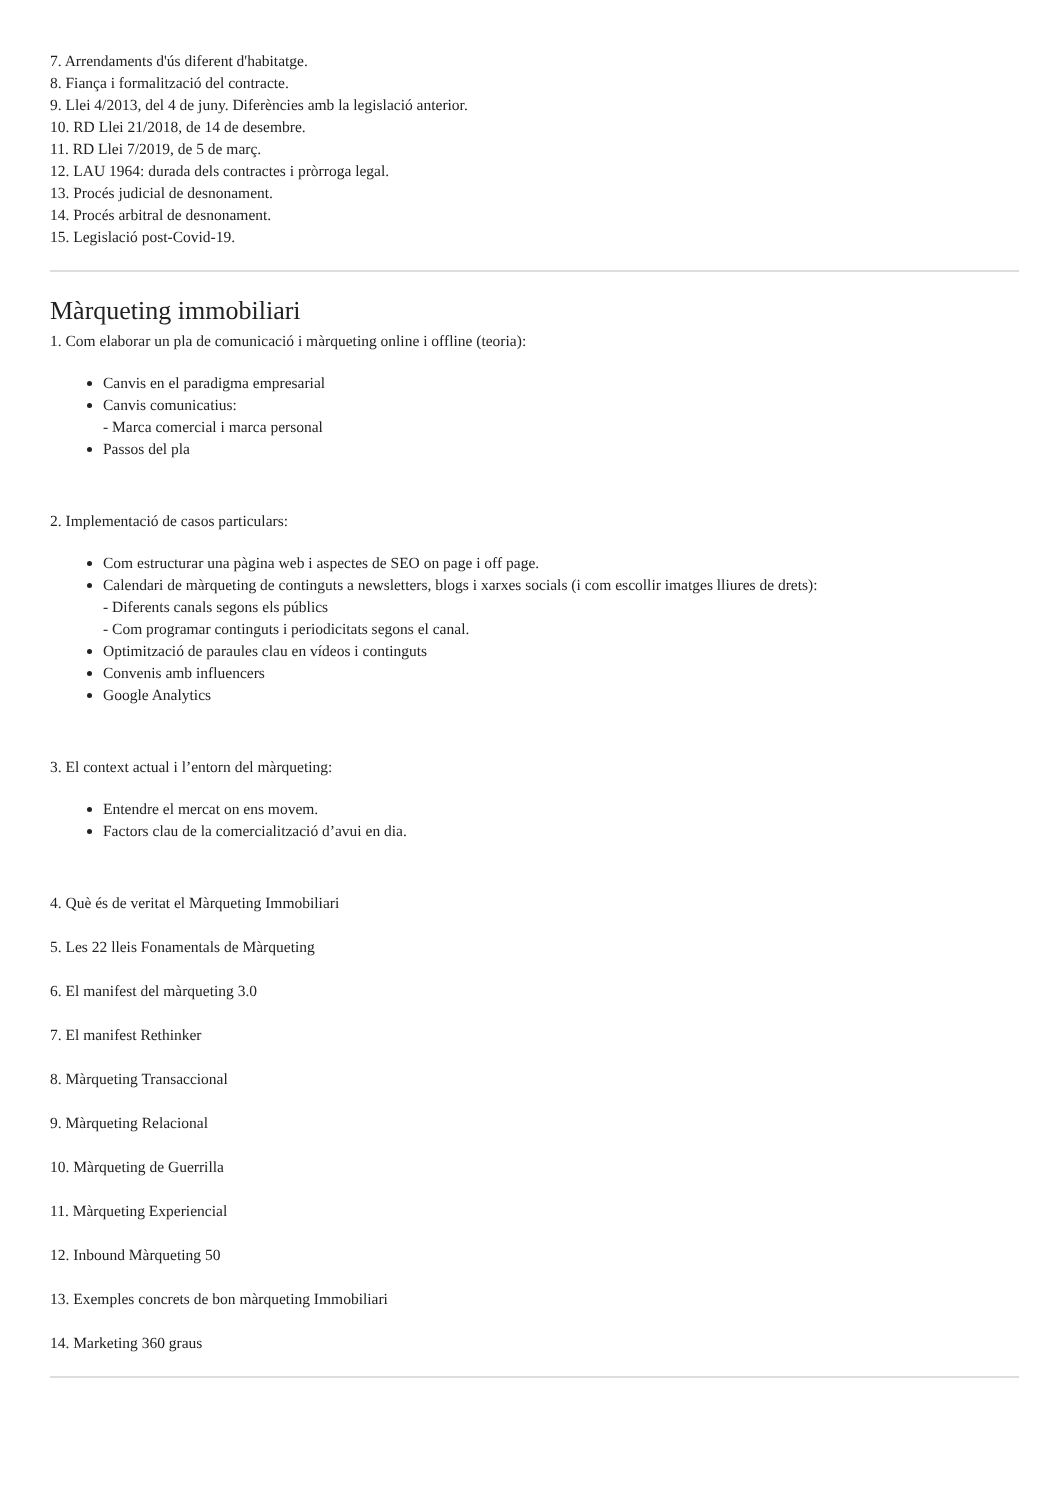7. Arrendaments d'ús diferent d'habitatge.
8. Fiança i formalització del contracte.
9. Llei 4/2013, del 4 de juny. Diferències amb la legislació anterior.
10. RD Llei 21/2018, de 14 de desembre.
11. RD Llei 7/2019, de 5 de març.
12. LAU 1964: durada dels contractes i pròrroga legal.
13. Procés judicial de desnonament.
14. Procés arbitral de desnonament.
15. Legislació post-Covid-19.
Màrqueting immobiliari
1. Com elaborar un pla de comunicació i màrqueting online i offline (teoria):
Canvis en el paradigma empresarial
Canvis comunicatius:
- Marca comercial i marca personal
Passos del pla
2. Implementació de casos particulars:
Com estructurar una pàgina web i aspectes de SEO on page i off page.
Calendari de màrqueting de continguts a newsletters, blogs i xarxes socials (i com escollir imatges lliures de drets):
- Diferents canals segons els públics
- Com programar continguts i periodicitats segons el canal.
Optimització de paraules clau en vídeos i continguts
Convenis amb influencers
Google Analytics
3. El context actual i l’entorn del màrqueting:
Entendre el mercat on ens movem.
Factors clau de la comercialització d’avui en dia.
4. Què és de veritat el Màrqueting Immobiliari
5. Les 22 lleis Fonamentals de Màrqueting
6. El manifest del màrqueting 3.0
7. El manifest Rethinker
8. Màrqueting Transaccional
9. Màrqueting Relacional
10. Màrqueting de Guerrilla
11. Màrqueting Experiencial
12. Inbound Màrqueting 50
13. Exemples concrets de bon màrqueting Immobiliari
14. Marketing 360 graus